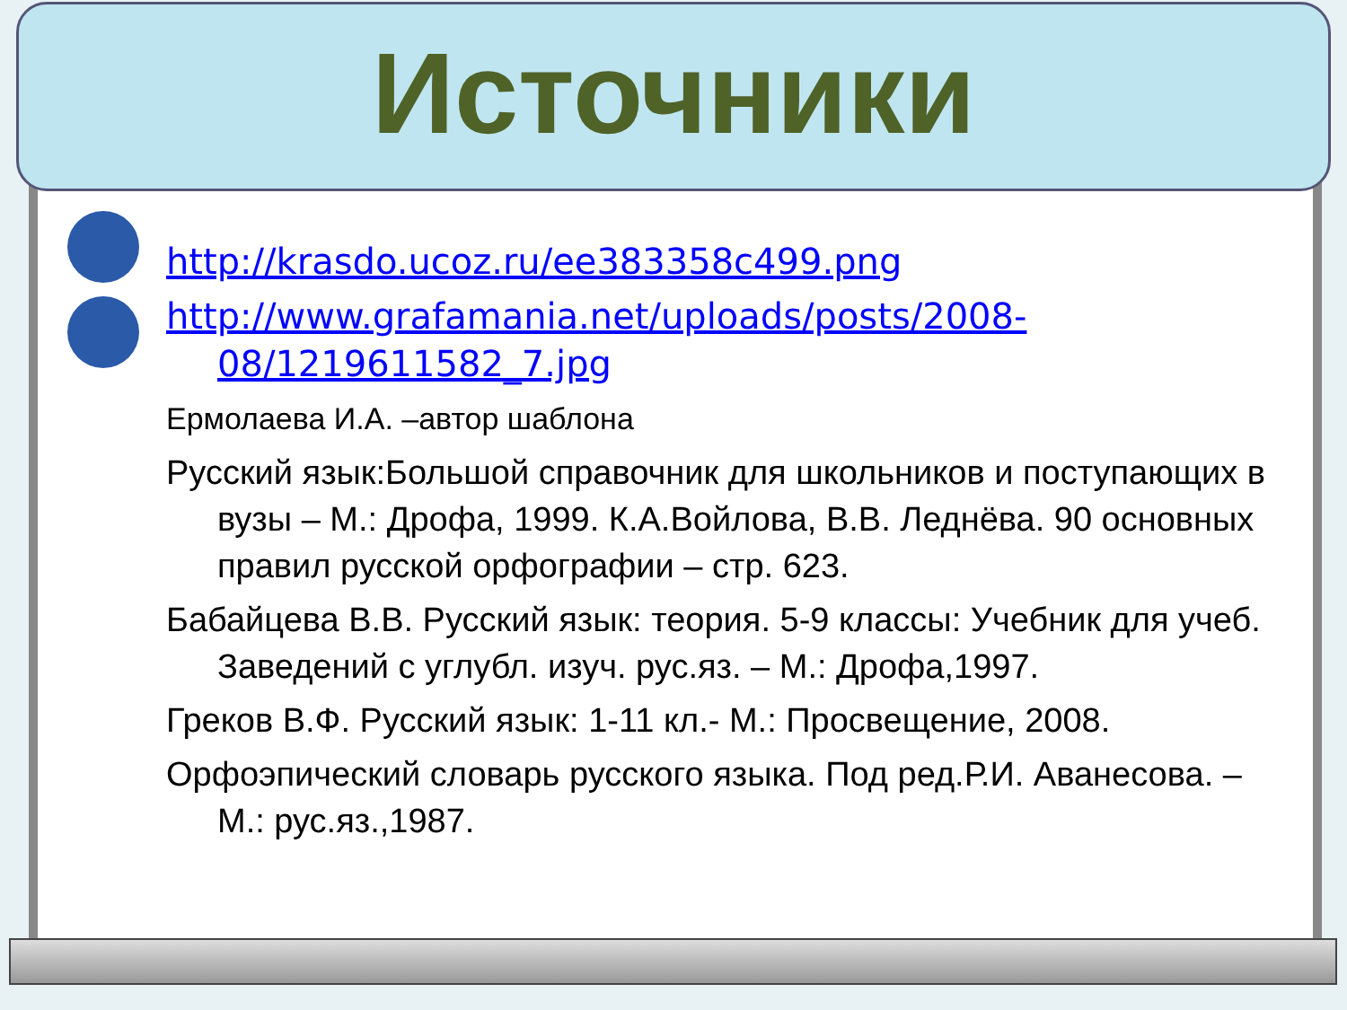Источники
http://krasdo.ucoz.ru/ee383358c499.png
http://www.grafamania.net/uploads/posts/2008-08/1219611582_7.jpg
Ермолаева И.А. –автор шаблона
Русский язык:Большой справочник для школьников и поступающих в вузы – М.: Дрофа, 1999. К.А.Войлова, В.В. Леднёва. 90 основных правил русской орфографии – стр. 623.
Бабайцева В.В. Русский язык: теория. 5-9 классы: Учебник для учеб. Заведений с углубл. изуч. рус.яз. – М.: Дрофа,1997.
Греков В.Ф. Русский язык: 1-11 кл.- М.: Просвещение, 2008.
Орфоэпический словарь русского языка. Под ред.Р.И. Аванесова. – М.: рус.яз.,1987.